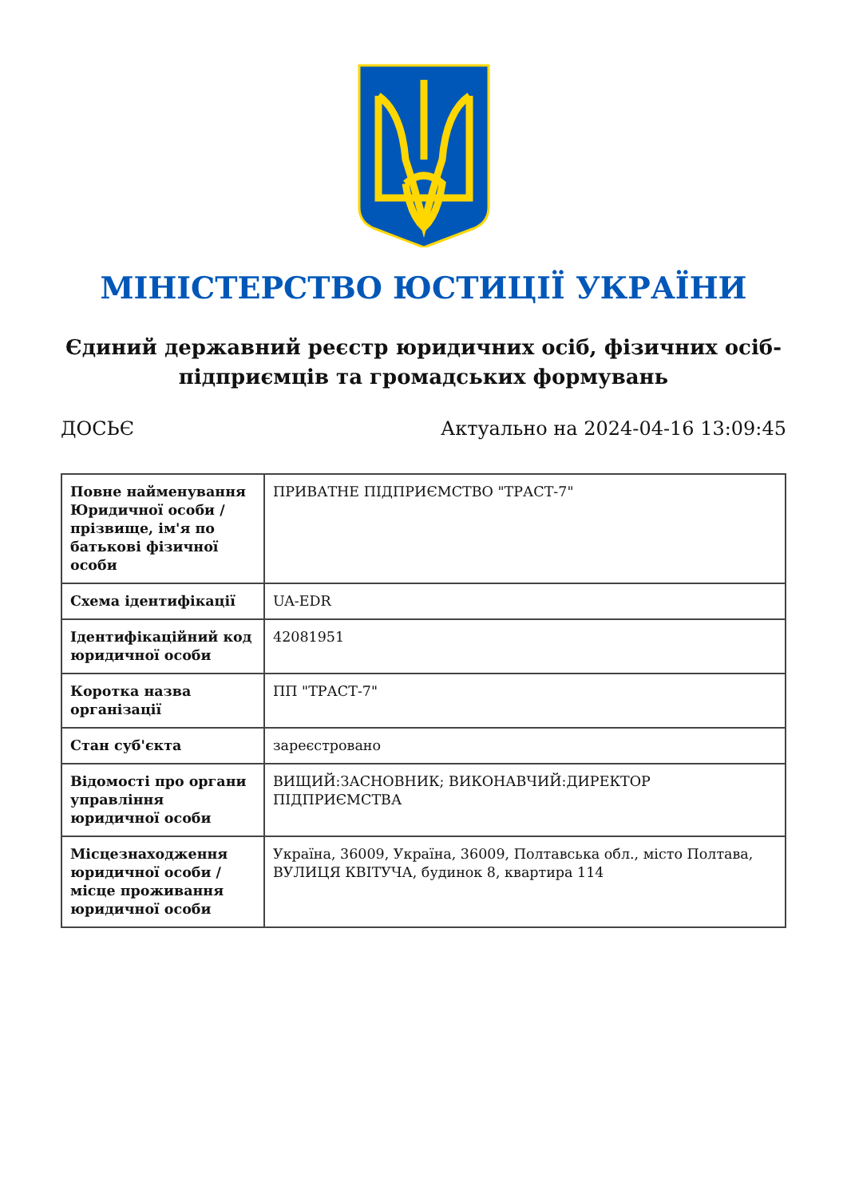МІНІСТЕРСТВО ЮСТИЦІЇ УКРАЇНИ
Єдиний державний реєстр юридичних осіб, фізичних осіб-підприємців та громадських формувань
ДОСЬЄ Актуально на 2024-04-16 13:09:45
| Повне найменування Юридичної особи / прізвище, ім'я по батькові фізичної особи | ПРИВАТНЕ ПІДПРИЄМСТВО "ТРАСТ-7" |
| Схема ідентифікації | UA-EDR |
| Ідентифікаційний код юридичної особи | 42081951 |
| Коротка назва організації | ПП "ТРАСТ-7" |
| Стан суб'єкта | зареєстровано |
| Відомості про органи управління юридичної особи | ВИЩИЙ:ЗАСНОВНИК; ВИКОНАВЧИЙ:ДИРЕКТОР ПІДПРИЄМСТВА |
| Місцезнаходження юридичної особи / місце проживання юридичної особи | Україна, 36009, Україна, 36009, Полтавська обл., місто Полтава, ВУЛИЦЯ КВІТУЧА, будинок 8, квартира 114 |